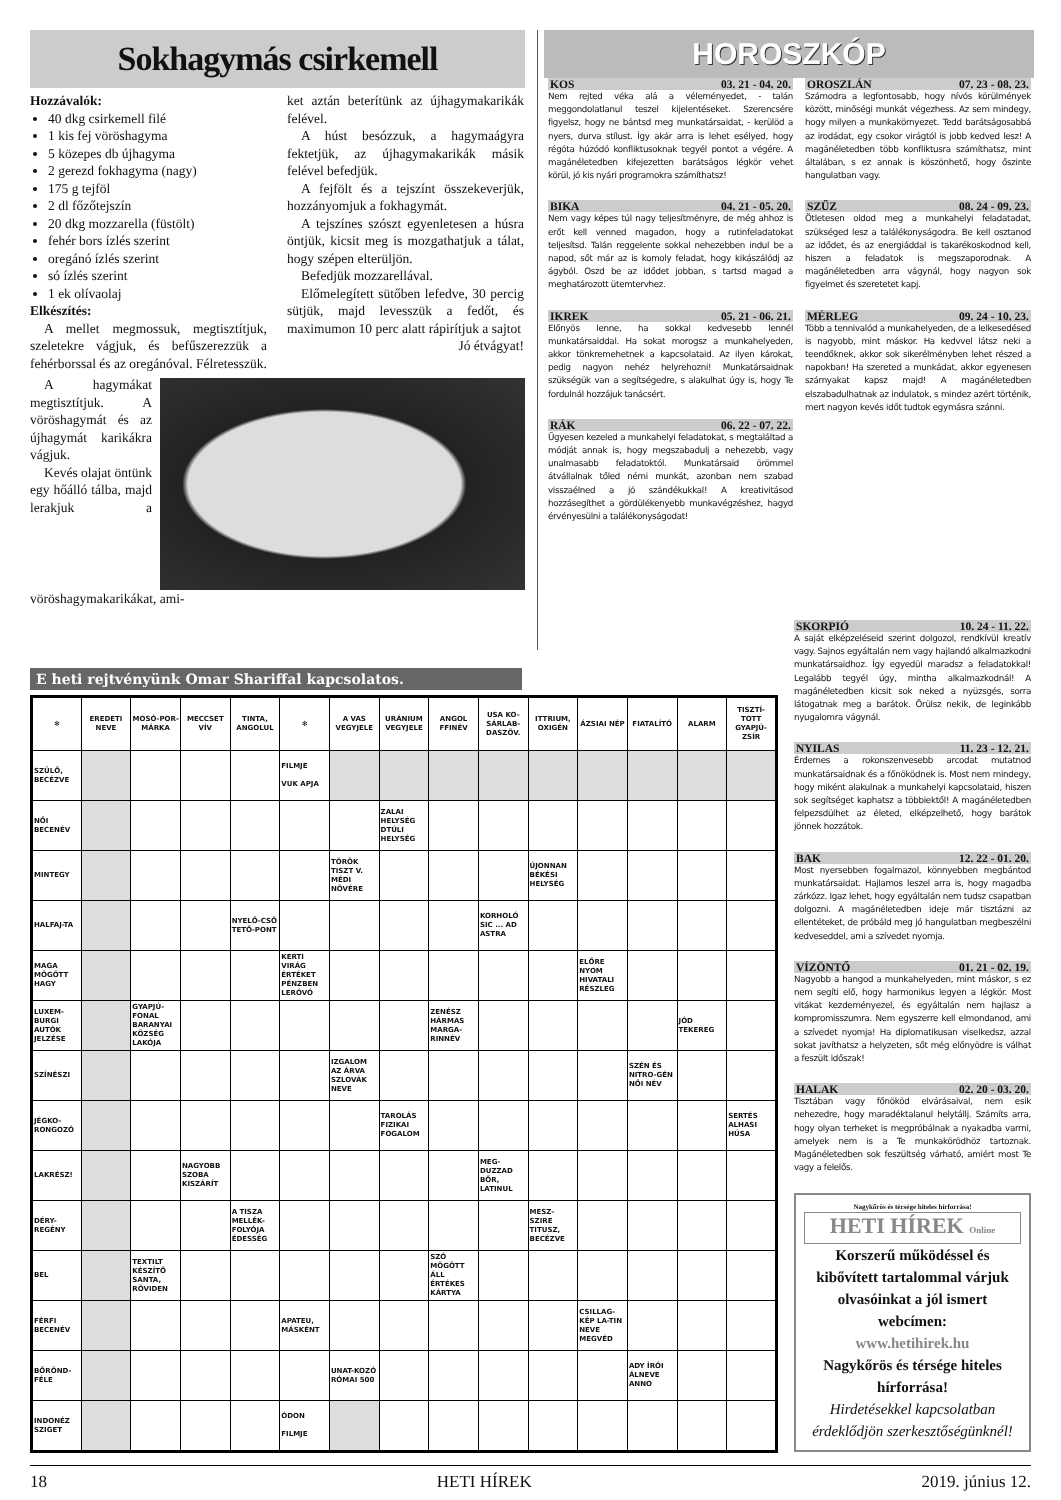Sokhagymás csirkemell
Hozzávalók:
40 dkg csirkemell filé
1 kis fej vöröshagyma
5 közepes db újhagyma
2 gerezd fokhagyma (nagy)
175 g tejföl
2 dl főzőtejszín
20 dkg mozzarella (füstölt)
fehér bors ízlés szerint
oregánó ízlés szerint
só ízlés szerint
1 ek olívaolaj
Elkészítés:
A mellet megmossuk, megtisztítjuk, szeletekre vágjuk, és befűszerezzük a fehérborssal és az oregánóval. Félretesszük.
ket aztán beterítünk az újhagymakarikák felével.
A húst besózzuk, a hagymaágyra fektetjük, az újhagymakarikák másik felével befedjük.
A fejfölt és a tejszínt összekeverjük, hozzányomjuk a fokhagymát.
A tejszínes szószt egyenletesen a húsra öntjük, kicsit meg is mozgathatjuk a tálat, hogy szépen elterüljön.
Befedjük mozzarellával.
Előmelegített sütőben lefedve, 30 percig sütjük, majd levesszük a fedőt, és maximumon 10 perc alatt rápirítjuk a sajtot
Jó étvágyat!
A hagymákat megtisztítjuk. A vöröshagymát és az újhagymát karikákra vágjuk.
Kevés olajat öntünk egy hőálló tálba, majd lerakjuk a vöröshagymakarikákat, ami-
HOROSZKÓP
KOS 03. 21 - 04. 20.
Nem rejted véka alá a véleményedet, - talán meggondolatlanul teszel kijelentéseket. Szerencsére figyelsz, hogy ne bántsd meg munkatársaidat, - kerülöd a nyers, durva stílust. Így akár arra is lehet esélyed, hogy régóta húzódó konfliktusoknak tegyél pontot a végére. A magánéletedben kifejezetten barátságos légkör vehet körül, jó kis nyári programokra számíthatsz!
BIKA 04. 21 - 05. 20.
Nem vagy képes túl nagy teljesítményre, de még ahhoz is erőt kell venned magadon, hogy a rutinfeladatokat teljesítsd. Talán reggelente sokkal nehezebben indul be a napod, sőt már az is komoly feladat, hogy kikászálódj az ágyból. Oszd be az idődet jobban, s tartsd magad a meghatározott ütemtervhez.
IKREK 05. 21 - 06. 21.
Előnyös lenne, ha sokkal kedvesebb lennél munkatársaiddal. Ha sokat morogsz a munkahelyeden, akkor tönkremehetnek a kapcsolataid. Az ilyen károkat, pedig nagyon nehéz helyrehozni! Munkatársaidnak szükségük van a segítségedre, s alakulhat úgy is, hogy Te fordulnál hozzájuk tanácsért.
RÁK 06. 22 - 07. 22.
Ügyesen kezeled a munkahelyi feladatokat, s megtaláltad a módját annak is, hogy megszabadulj a nehezebb, vagy unalmasabb feladatoktól. Munkatársaid örömmel átvállalnak tőled némi munkát, azonban nem szabad visszaélned a jó szándékukkal! A kreativitásod hozzásegíthet a gördülékenyebb munkavégzéshez, hagyd érvényesülni a találékonyságodat!
OROSZLÁN 07. 23 - 08. 23.
Számodra a legfontosabb, hogy nívós körülmények között, minőségi munkát végezhess. Az sem mindegy, hogy milyen a munkakörnyezet. Tedd barátságosabbá az irodádat, egy csokor virágtól is jobb kedved lesz! A magánéletedben több konfliktusra számíthatsz, mint általában, s ez annak is köszönhető, hogy őszinte hangulatban vagy.
SZŰZ 08. 24 - 09. 23.
Ötletesen oldod meg a munkahelyi feladatadat, szükséged lesz a találékonyságodra. Be kell osztanod az idődet, és az energiáddal is takarékoskodnod kell, hiszen a feladatok is megszaporodnak. A magánéletedben arra vágynál, hogy nagyon sok figyelmet és szeretetet kapj.
MÉRLEG 09. 24 - 10. 23.
Több a tennivalód a munkahelyeden, de a lelkesedésed is nagyobb, mint máskor. Ha kedvvel látsz neki a teendőknek, akkor sok sikerélményben lehet részed a napokban! Ha szereted a munkádat, akkor egyenesen szárnyakat kapsz majd! A magánéletedben elszabadulhatnak az indulatok, s mindez azért történik, mert nagyon kevés időt tudtok egymásra szánni.
E heti rejtvényünk Omar Shariffal kapcsolatos.
| ✻ | EREDETI NEVE | MOSÓ-POR-MÁRKA | MECCSET VÍV | TINTA, ANGOLUL | ✻ | A VAS VEGYJELE | URÁNIUM VEGYJELE | ANGOL FFINÉV | USA KO-SÁRLAB-DASZÖV. | ITTRIUM, OXIGÉN | ÁZSIAI NÉP | FIATALÍTÓ | ALARM | TISZTÍ-TOTT GYAPJÚ-ZSÍR |
| --- | --- | --- | --- | --- | --- | --- | --- | --- | --- | --- | --- | --- | --- | --- |
| SZÜLŐ, BECÉZVE | | | | | FILMJE VUK APJA | | | | | | | | | |
| NŐI BECENÉV | | | | | | | ZALAI HELYSÉG DTÚLI HELYSÉG | | | | | | | |
| MINTEGY | | | | | | TÖRÖK TISZT V. MÉDI NÖVÉRE | | | | ÚJONNAN BÉKÉSI HELYSÉG | | | | |
| HALFAJ-TA | | | | NYELŐ-CSŐ TETŐ-PONT | | | | | KORHOLÓ SIC ... AD ASTRA | | | | | |
| MAGA MÖGÖTT HAGY | | | | | KERTI VIRÁG ÉRTÉKET PÉNZBEN LERÓVÓ | | | | | | ELŐRE NYOM HIVATALI RÉSZLEG | | | |
| LUXEM-BURGI AUTÓK JELZÉSE | | GYAPJÚ-FONAL BARANYAI KÖZSÉG LAKÓJA | | | | | | ZENÉSZ HÁRMAS MARGA-RINNÉV | | | | | JÓD TEKEREG | |
| SZÍNÉSZI | | | | | | IZGALOM AZ ÁRVA SZLOVÁK NEVE | | | | | | SZÉN ÉS NITRO-GÉN NŐI NÉV | | |
| JÉGKO-RONGOZÓ | | | | | | | TAROLÁS FIZIKAI FOGALOM | | | | | | | SERTÉS ALHASI HÚSA |
| LAKRÉSZ! | | | NAGYOBB SZOBA KISZÁRÍT | | | | | | MEG-DUZZAD BŐR, LATINUL | | | | | |
| DÉRY-REGÉNY | | | | A TISZA MELLÉK-FOLYÓJA ÉDESSÉG | | | | | | MESZ-SZIRE TITUSZ, BECÉZVE | | | | |
| BEL | | TEXTILT KÉSZÍTŐ SANTA, RÖVIDEN | | | | | | SZÓ MÖGÖTT ÁLL ÉRTÉKES KÁRTYA | | | | | | |
| FÉRFI BECENÉV | | | | | APATEU, MÁSKÉNT | | | | | | CSILLAG-KÉP LA-TIN NEVE MEGVÉD | | | |
| BŐRÖND-FÉLE | | | | | | UNAT-KOZÓ RÓMAI 500 | | | | | | ADY ÍRÓI ÁLNEVE ANNO | | |
| INDONÉZ SZIGET | | | | | ÓDON FILMJE | | | | | | | | | |
SKORPIÓ 10. 24 - 11. 22.
A saját elképzeléseid szerint dolgozol, rendkívül kreatív vagy. Sajnos egyáltalán nem vagy hajlandó alkalmazkodni munkatársaidhoz. Így egyedül maradsz a feladatokkal! Legalább tegyél úgy, mintha alkalmazkodnál! A magánéletedben kicsit sok neked a nyüzsgés, sorra látogatnak meg a barátok. Örülsz nekik, de leginkább nyugalomra vágynál.
NYILAS 11. 23 - 12. 21.
Érdemes a rokonszenvesebb arcodat mutatnod munkatársaidnak és a főnöködnek is. Most nem mindegy, hogy miként alakulnak a munkahelyi kapcsolataid, hiszen sok segítséget kaphatsz a többiektől! A magánéletedben felpezsdülhet az életed, elképzelhető, hogy barátok jönnek hozzátok.
BAK 12. 22 - 01. 20.
Most nyersebben fogalmazol, könnyebben megbántod munkatársaidat. Hajlamos leszel arra is, hogy magadba zárkózz. Igaz lehet, hogy egyáltalán nem tudsz csapatban dolgozni. A magánéletedben ideje már tisztázni az ellentéteket, de próbáld meg jó hangulatban megbeszélni kedveseddel, ami a szívedet nyomja.
VÍZÖNTŐ 01. 21 - 02. 19.
Nagyobb a hangod a munkahelyeden, mint máskor, s ez nem segíti elő, hogy harmonikus legyen a légkör. Most vitákat kezdeményezel, és egyáltalán nem hajlasz a kompromisszumra. Nem egyszerre kell elmondanod, ami a szívedet nyomja! Ha diplomatikusan viselkedsz, azzal sokat javíthatsz a helyzeten, sőt még előnyödre is válhat a feszült időszak!
HALAK 02. 20 - 03. 20.
Tisztában vagy főnököd elvárásaival, nem esik nehezedre, hogy maradéktalanul helytállj. Számíts arra, hogy olyan terheket is megpróbálnak a nyakadba varrni, amelyek nem is a Te munkakörödhöz tartoznak. Magánéletedben sok feszültség várható, amiért most Te vagy a felelős.
Nagykőrös és térsége hiteles hírforrása!
HETI HÍREK Online
Korszerű működéssel és kibővített tartalommal várjuk olvasóinkat a jól ismert webcímen:
www.hetihirek.hu
Nagykőrös és térsége hiteles hírforrása!
Hirdetésekkel kapcsolatban érdeklődjön szerkesztőségünknél!
18 HETI HÍREK 2019. június 12.